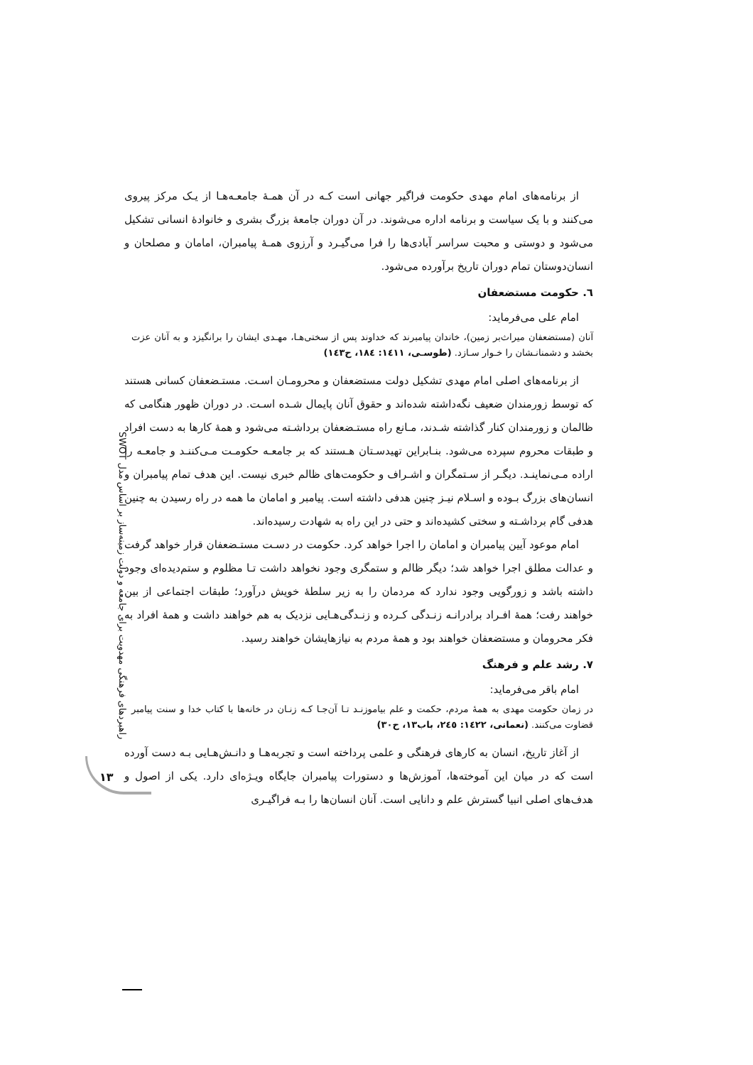راهبردهای فرهنگی مهدویت برای جامعه و دولت زمینه‌ساز بر اساس مدل SWOT
۱۳
از برنامه‌های امام مهدی حکومت فراگیر جهانی است کـه در آن همـۀ جامعـه‌هـا از یـک مرکز پیروی می‌کنند و با یک سیاست و برنامه اداره می‌شوند. در آن دوران جامعۀ بزرگ بشری و خانوادۀ انسانی تشکیل می‌شود و دوستی و محبت سراسر آبادی‌ها را فرا می‌گیـرد و آرزوی همـۀ پیامبران، امامان و مصلحان و انسان‌دوستان تمام دوران تاریخ برآورده می‌شود.
٦. حکومت مستضعفان
امام علی می‌فرماید:
آنان (مستضعفان میراث‌بر زمین)، خاندان پیامبرند که خداوند پس از سختی‌هـا، مهـدی ایشان را برانگیزد و به آنان عزت بخشد و دشمنانـشان را خـوار سـازد. (طوسـی، ١٤١١: ١٨٤، ح١٤٣)
از برنامه‌های اصلی امام مهدی تشکیل دولت مستضعفان و محرومـان اسـت. مستـضعفان کسانی هستند که توسط زورمندان ضعیف نگه‌داشته شده‌اند و حقوق آنان پایمال شـده اسـت. در دوران ظهور هنگامی که ظالمان و زورمندان کنار گذاشته شـدند، مـانع راه مستـضعفان برداشـته می‌شود و همۀ کارها به دست افراد و طبقات محروم سپرده می‌شود. بنـابراین تهیدسـتان هـستند که بر جامعـه حکومـت مـی‌کننـد و جامعـه را اراده مـی‌نماینـد. دیگـر از سـتمگران و اشـراف و حکومت‌های ظالم خبری نیست. این هدف تمام پیامبران و انسان‌های بزرگ بـوده و اسـلام نیـز چنین هدفی داشته است. پیامبر و امامان ما همه در راه رسیدن به چنین هدفی گام برداشـته و سختی کشیده‌اند و حتی در این راه به شهادت رسیده‌اند.
امام موعود آیین پیامبران و امامان را اجرا خواهد کرد. حکومت در دسـت مستـضعفان قرار خواهد گرفت و عدالت مطلق اجرا خواهد شد؛ دیگر ظالم و ستمگری وجود نخواهد داشت تـا مظلوم و ستم‌دیده‌ای وجود داشته باشد و زورگویی وجود ندارد که مردمان را به زیر سلطۀ خویش درآورد؛ طبقات اجتماعی از بین خواهند رفت؛ همۀ افـراد برادرانـه زنـدگی کـرده و زنـدگی‌هـایی نزدیک به هم خواهند داشت و همۀ افراد به فکر محرومان و مستضعفان خواهند بود و همۀ مردم به نیازهایشان خواهند رسید.
٧. رشد علم و فرهنگ
امام باقر می‌فرماید:
در زمان حکومت مهدی به همۀ مردم، حکمت و علم بیاموزنـد تـا آن‌جـا کـه زنـان در خانه‌ها با کتاب خدا و سنت پیامبر قضاوت می‌کنند. (نعمانی، ١٤٢٢: ٢٤٥، باب١٣، ح٣٠)
از آغاز تاریخ، انسان به کارهای فرهنگی و علمی پرداخته است و تجربه‌هـا و دانـش‌هـایی بـه دست آورده است که در میان این آموخته‌ها، آموزش‌ها و دستورات پیامبران جایگاه ویـژه‌ای دارد. یکی از اصول و هدف‌های اصلی انبیا گسترش علم و دانایی است. آنان انسان‌ها را بـه فراگیـری